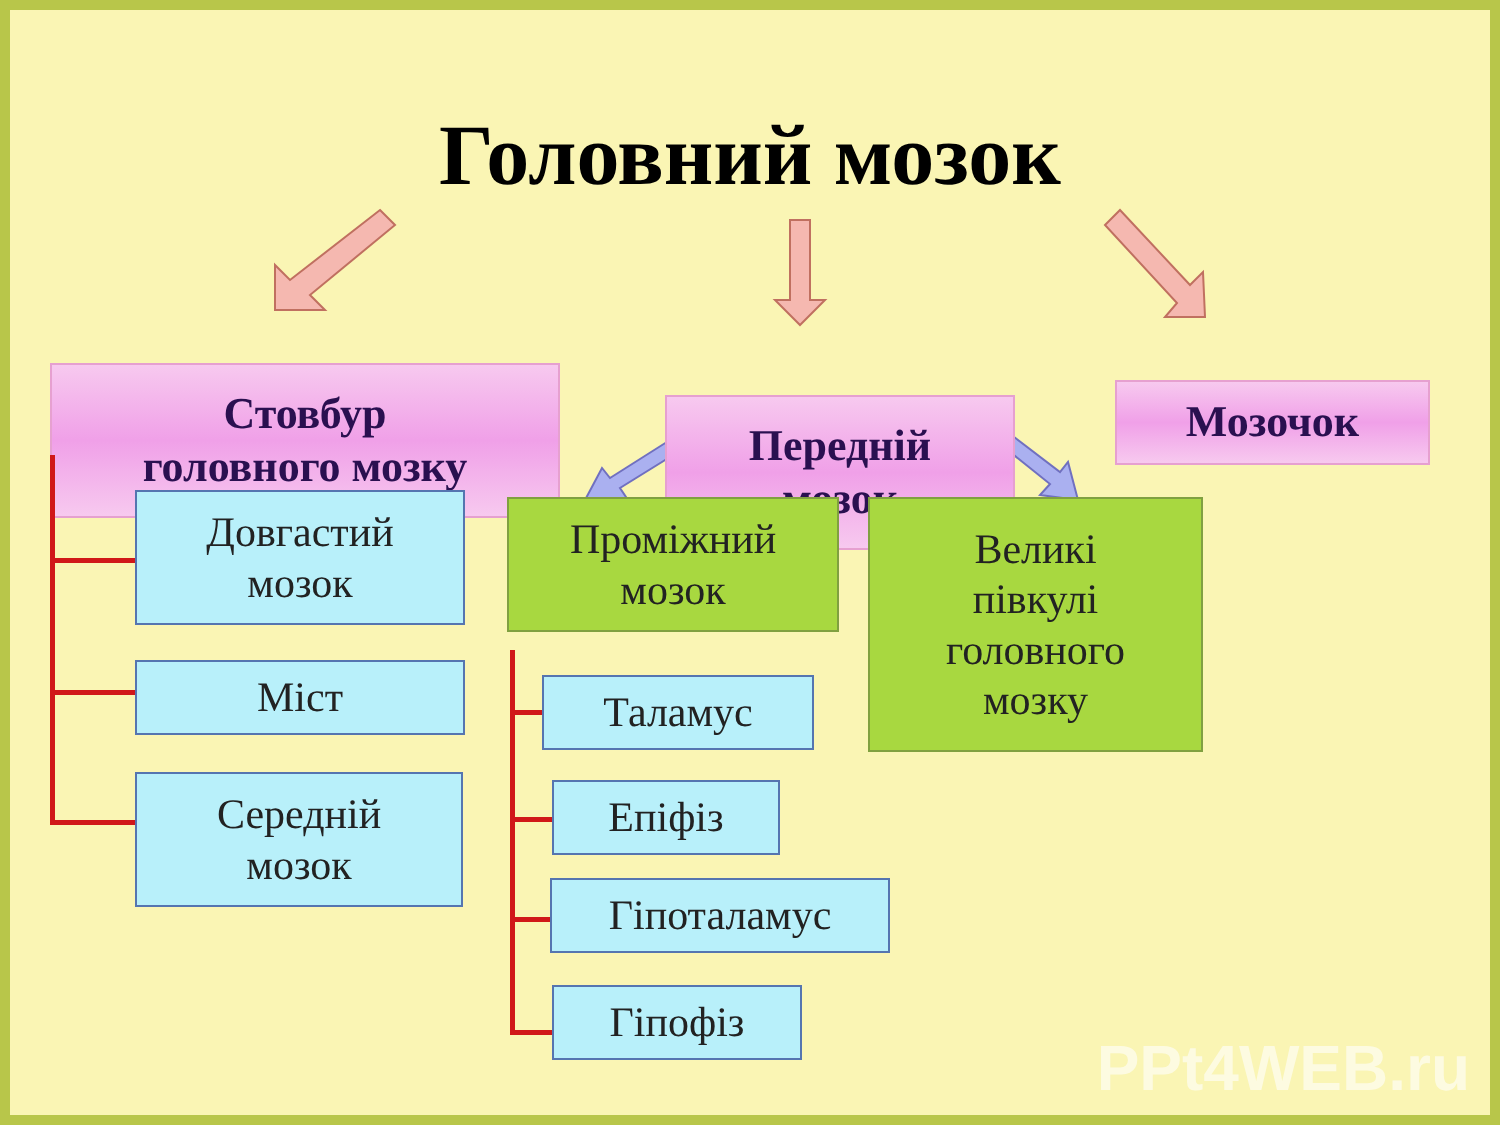Головний мозок
Стовбур
головного мозку
Передній
мозок
Мозочок
Довгастий
мозок
Міст
Середній
мозок
Проміжний
мозок
Великі
півкулі
головного
мозку
Таламус
Епіфіз
Гіпоталамус
Гіпофіз
PPt4WEB.ru